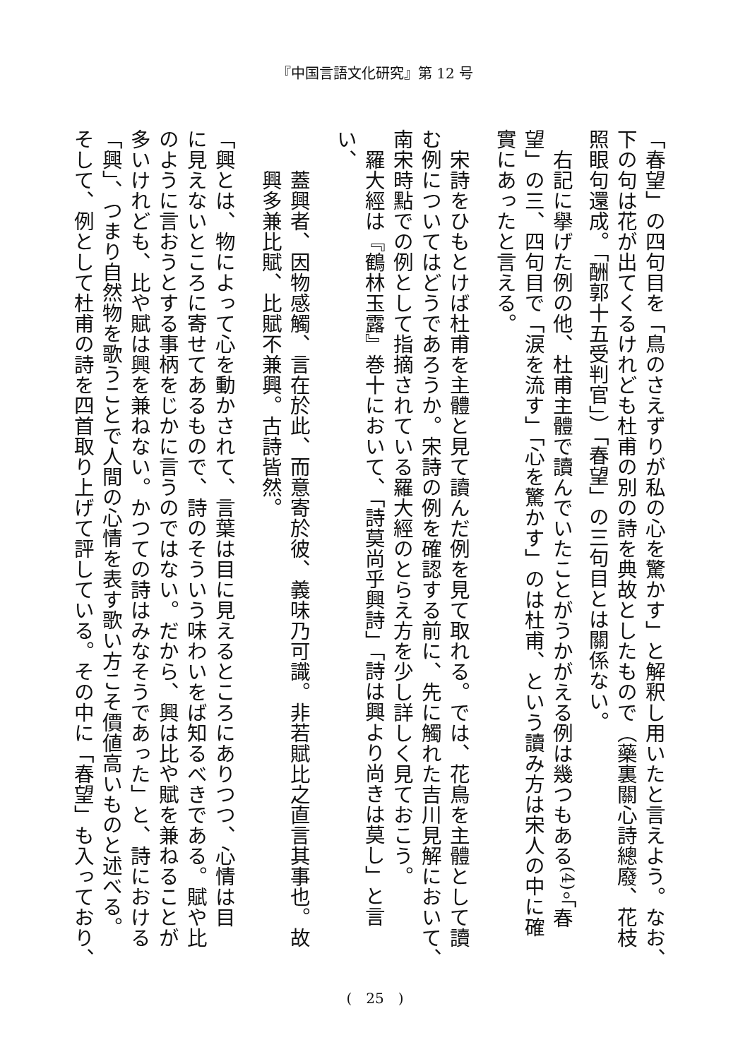『中国言語文化研究』第 12 号
「春望」の四句目を「鳥のさえずりが私の心を驚かす」と解釈し用いたと言えよう。なお、
下の句は花が出てくるけれども杜甫の別の詩を典故としたもので（藥裏關心詩總廢、花枝
照眼句還成。「酬郭十五受判官」）「春望」の三句目とは關係ない。
　右記に擧げた例の他、杜甫主體で讀んでいたことがうかがえる例は幾つもある<sup>(4)</sup>。「春
望」の三、四句目で「涙を流す」「心を驚かす」のは杜甫、という讀み方は宋人の中に確
實にあったと言える。
　宋詩をひもとけば杜甫を主體と見て讀んだ例を見て取れる。では、花鳥を主體として讀
む例についてはどうであろうか。宋詩の例を確認する前に、先に觸れた吉川見解において、
南宋時點での例として指摘されている羅大經のとらえ方を少し詳しく見ておこう。
　羅大經は『鶴林玉露』巻十において、「詩莫尚乎興詩」「詩は興より尚きは莫し」と言
い、
蓋興者、因物感觸、言在於此、而意寄於彼、義味乃可識。非若賦比之直言其事也。故
興多兼比賦、比賦不兼興。古詩皆然。
「興とは、物によって心を動かされて、言葉は目に見えるところにありつつ、心情は目
に見えないところに寄せてあるもので、詩のそういう味わいをば知るべきである。賦や比
のように言おうとする事柄をじかに言うのではない。だから、興は比や賦を兼ねることが
多いけれども、比や賦は興を兼ねない。かつての詩はみなそうであった」と、詩における
「興」、つまり自然物を歌うことで人間の心情を表す歌い方こそ價値高いものと述べる。
そして、例として杜甫の詩を四首取り上げて評している。その中に「春望」も入っており、
(　25　)